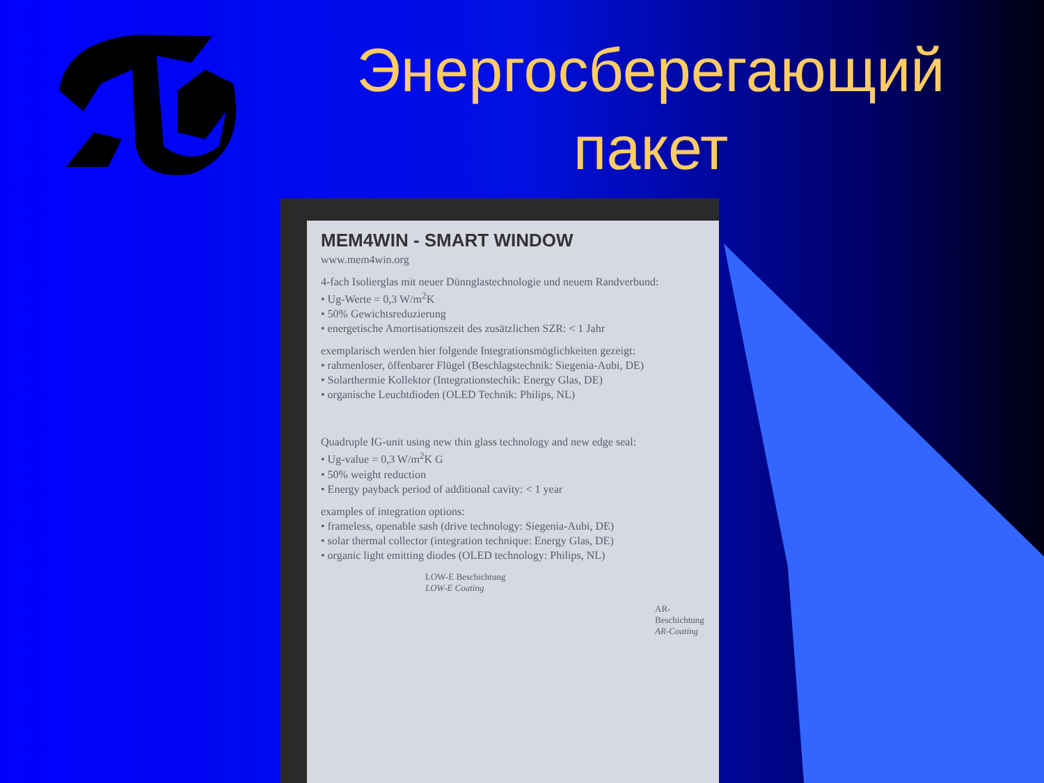Энергосберегающий
пакет
MEM4WIN - SMART WINDOW
www.mem4win.org
4-fach Isolierglas mit neuer Dünnglastechnologie und neuem Randverbund:
• Ug-Werte = 0,3 W/m<sup>2</sup>K
• 50% Gewichtsreduzierung
• energetische Amortisationszeit des zusätzlichen SZR: < 1 Jahr
exemplarisch werden hier folgende Integrationsmöglichkeiten gezeigt:
• rahmenloser, öffenbarer Flügel (Beschlagstechnik: Siegenia-Aubi, DE)
• Solarthermie Kollektor (Integrationstechik: Energy Glas, DE)
• organische Leuchtdioden (OLED Technik: Philips, NL)
Quadruple IG-unit using new thin glass technology and new edge seal:
• Ug-value = 0,3 W/m<sup>2</sup>K G
• 50% weight reduction
• Energy payback period of additional cavity: < 1 year
examples of integration options:
• frameless, openable sash (drive technology: Siegenia-Aubi, DE)
• solar thermal collector (integration technique: Energy Glas, DE)
• organic light emitting diodes (OLED technology: Philips, NL)
LOW-E Beschichtung
LOW-E Coating
AR-Beschichtung
AR-Coating